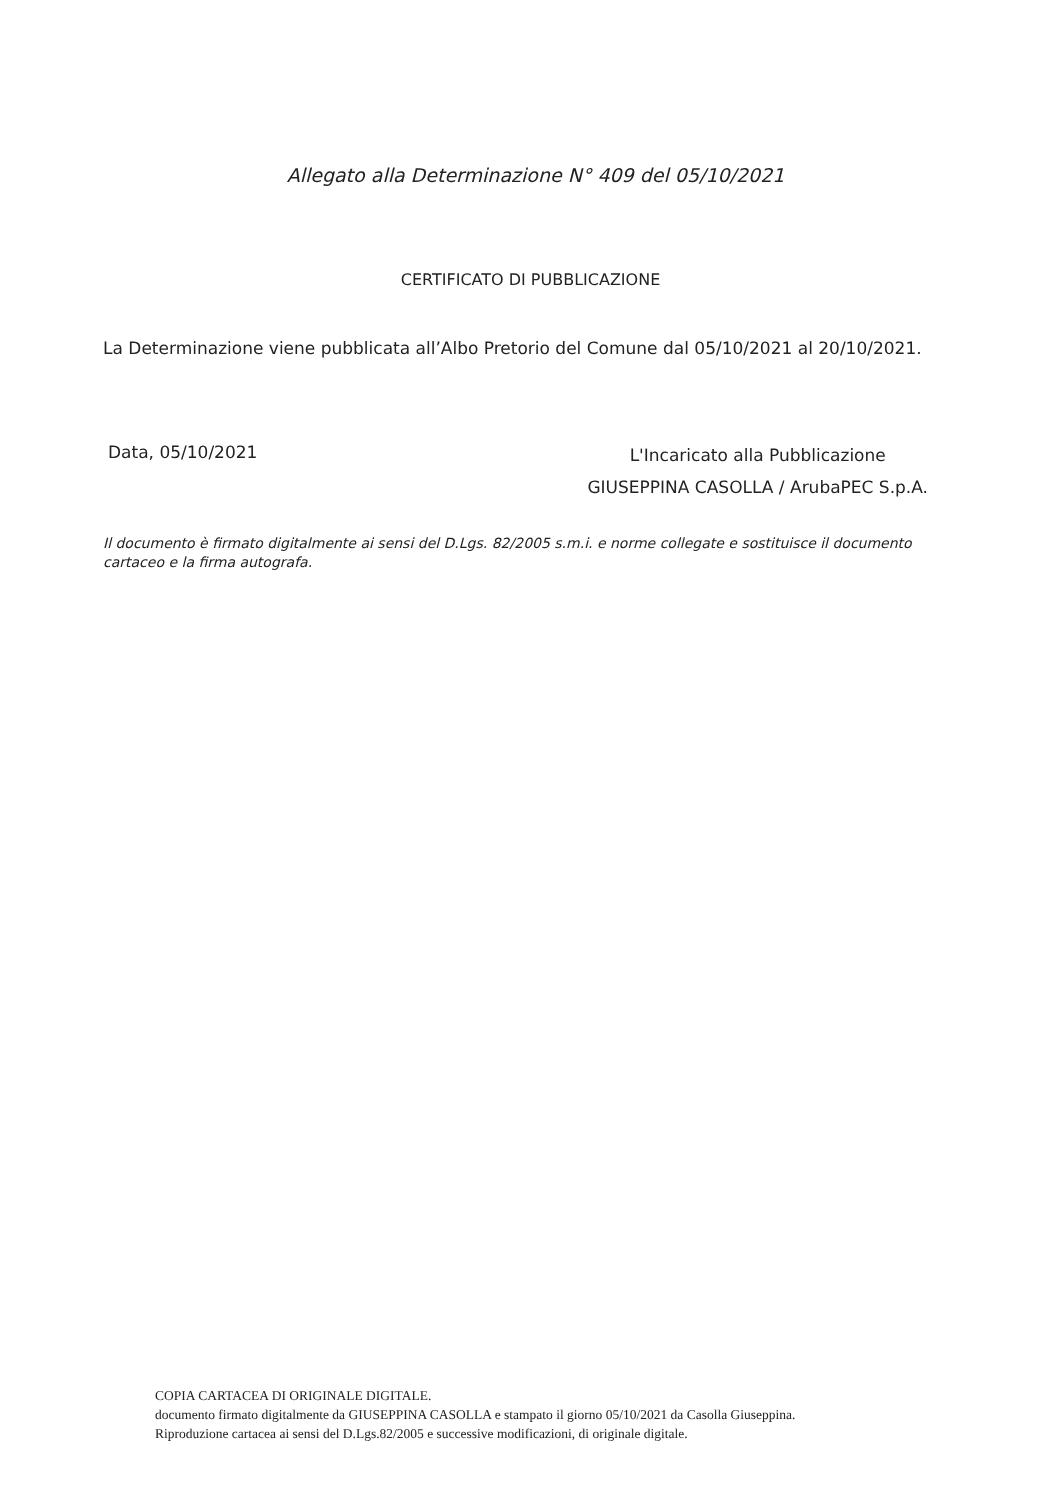Allegato alla Determinazione N° 409 del 05/10/2021
CERTIFICATO DI PUBBLICAZIONE
La Determinazione viene pubblicata all’Albo Pretorio del Comune dal 05/10/2021 al 20/10/2021.
Data, 05/10/2021
L'Incaricato alla Pubblicazione
GIUSEPPINA CASOLLA / ArubaPEC S.p.A.
Il documento è firmato digitalmente ai sensi del D.Lgs. 82/2005 s.m.i. e norme collegate e sostituisce il documento cartaceo e la firma autografa.
COPIA CARTACEA DI ORIGINALE DIGITALE.
documento firmato digitalmente da GIUSEPPINA CASOLLA e stampato il giorno 05/10/2021 da Casolla Giuseppina.
Riproduzione cartacea ai sensi del D.Lgs.82/2005 e successive modificazioni, di originale digitale.